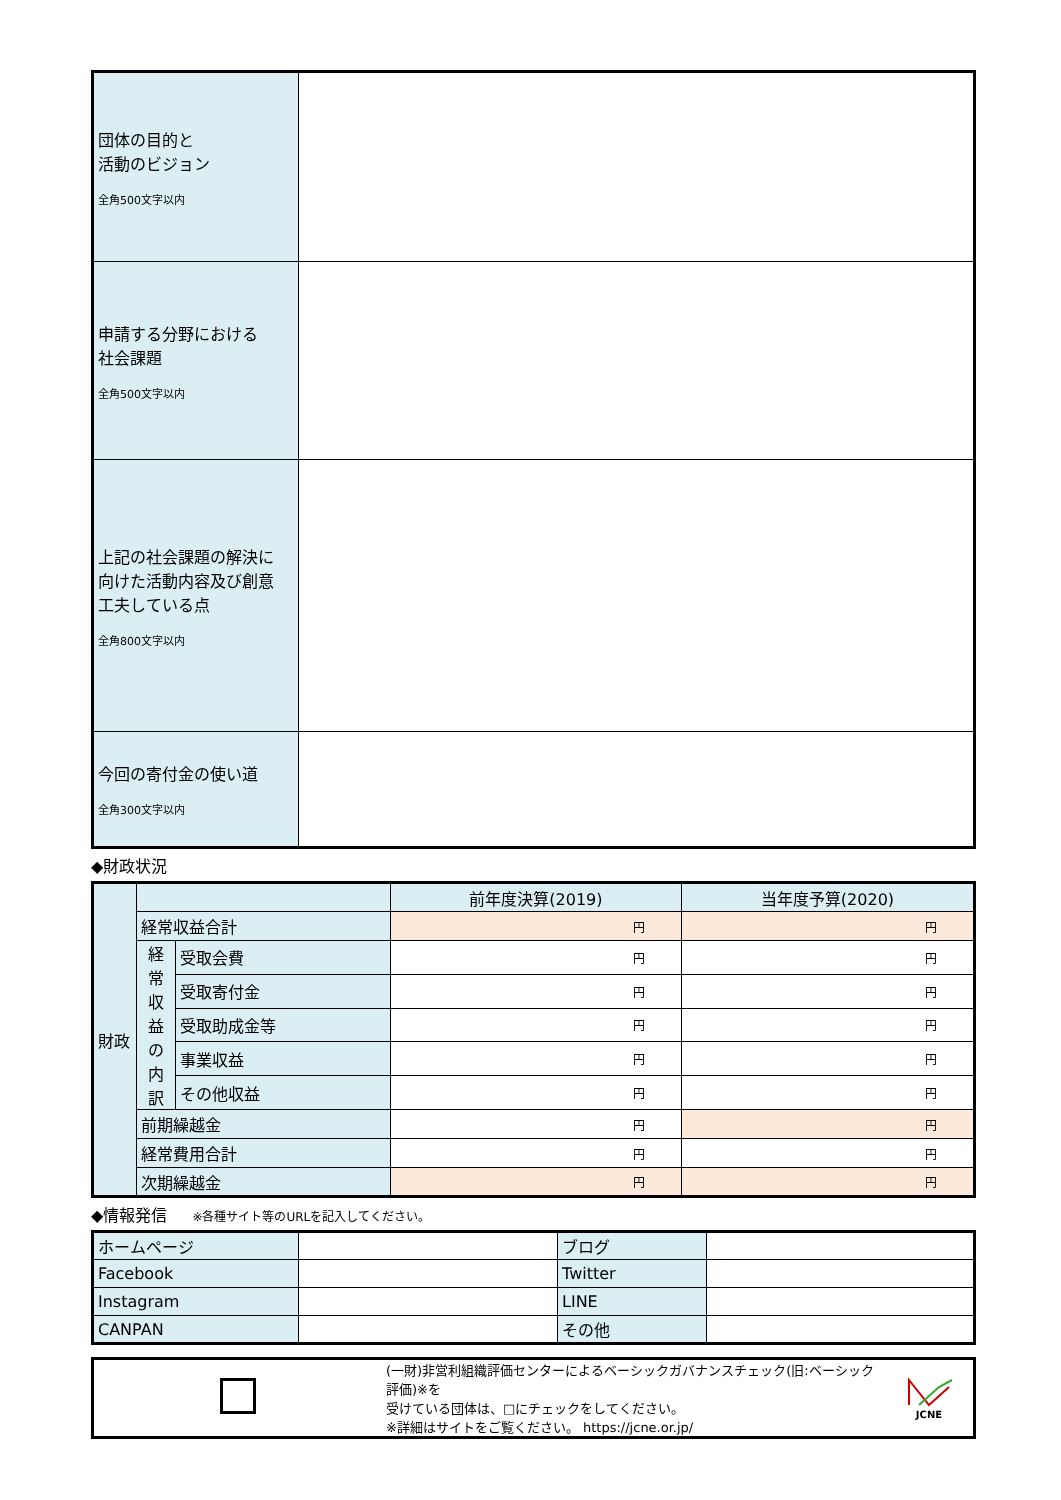| 団体の目的と 活動のビジョン 全角500文字以内 | |
| 申請する分野における 社会課題 全角500文字以内 | |
| 上記の社会課題の解決に 向けた活動内容及び創意 工夫している点 全角800文字以内 | |
| 今回の寄付金の使い道 全角300文字以内 | |
◆財政状況
| 財政 | | | 前年度決算(2019) | 当年度予算(2020) |
| | 経常収益合計 | | 円 | 円 |
| | 経 常 収 益 の 内 訳 | 受取会費 | 円 | 円 |
| | | 受取寄付金 | 円 | 円 |
| | | 受取助成金等 | 円 | 円 |
| | | 事業収益 | 円 | 円 |
| | | その他収益 | 円 | 円 |
| | 前期繰越金 | | 円 | 円 |
| | 経常費用合計 | | 円 | 円 |
| | 次期繰越金 | | 円 | 円 |
◆情報発信 ※各種サイト等のURLを記入してください。
| ホームページ | | ブログ | |
| Facebook | | Twitter | |
| Instagram | | LINE | |
| CANPAN | | その他 | |
| | (一財)非営利組織評価センターによるベーシックガバナンスチェック(旧:ベーシック評価)※を 受けている団体は、□にチェックをしてください。 ※詳細はサイトをご覧ください。 https://jcne.or.jp/ | JCNE |